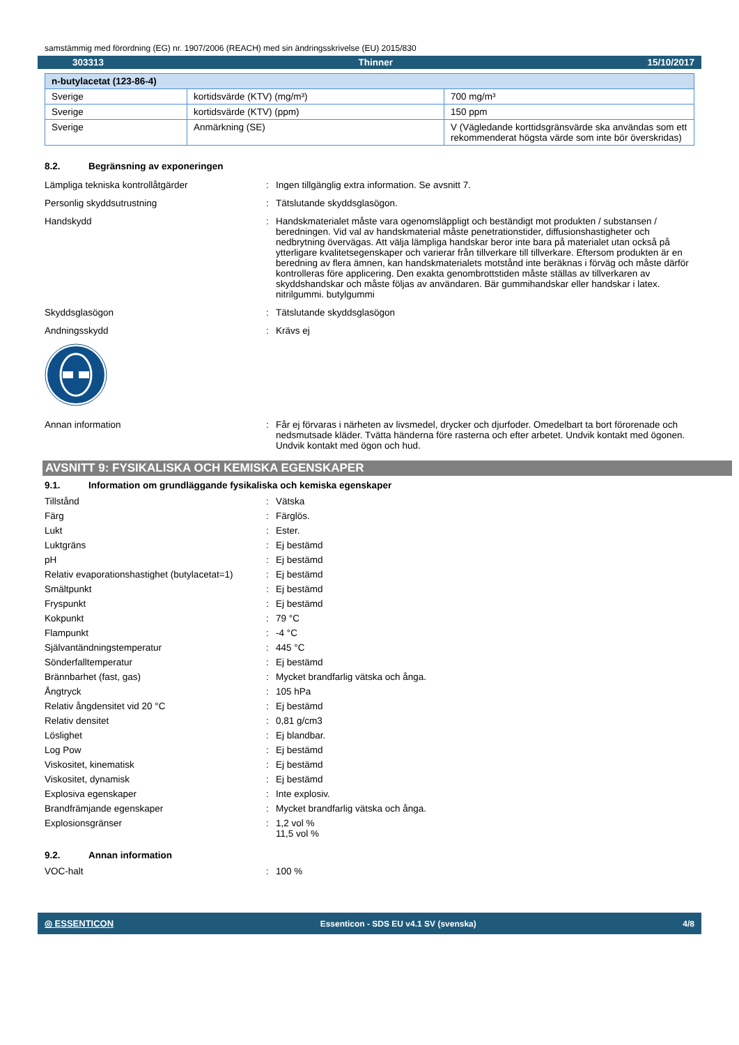samstämmig med förordning (EG) nr. 1907/2006 (REACH) med sin ändringsskrivelse (EU) 2015/830
303313 Thinner 15/10/2017
| n-butylacetat (123-86-4) | | |
| --- | --- | --- |
| Sverige | kortidsvärde (KTV) (mg/m³) | 700 mg/m³ |
| Sverige | kortidsvärde (KTV) (ppm) | 150 ppm |
| Sverige | Anmärkning (SE) | V (Vägledande korttidsgränsvärde ska användas som ett rekommenderat högsta värde som inte bör överskridas) |
8.2. Begränsning av exponeringen
Lämpliga tekniska kontrollåtgärder : Ingen tillgänglig extra information. Se avsnitt 7.
Personlig skyddsutrustning : Tätslutande skyddsglasögon.
Handskydd : Handskmaterialet måste vara ogenomsläppligt och beständigt mot produkten / substansen / beredningen. Vid val av handskmaterial måste penetrationstider, diffusionshastigheter och nedbrytning övervägas. Att välja lämpliga handskar beror inte bara på materialet utan också på ytterligare kvalitetsegenskaper och varierar från tillverkare till tillverkare. Eftersom produkten är en beredning av flera ämnen, kan handskmaterialets motstånd inte beräknas i förväg och måste därför kontrolleras före applicering. Den exakta genombrottstiden måste ställas av tillverkaren av skyddshandskar och måste följas av användaren. Bär gummihandskar eller handskar i latex. nitrilgummi. butylgummi
Skyddsglasögon : Tätslutande skyddsglasögon
Andningsskydd : Krävs ej
Annan information : Får ej förvaras i närheten av livsmedel, drycker och djurfoder. Omedelbart ta bort förorenade och nedsmutsade kläder. Tvätta händerna före rasterna och efter arbetet. Undvik kontakt med ögonen. Undvik kontakt med ögon och hud.
AVSNITT 9: FYSIKALISKA OCH KEMISKA EGENSKAPER
9.1. Information om grundläggande fysikaliska och kemiska egenskaper
Tillstånd : Vätska
Färg : Färglös.
Lukt : Ester.
Luktgräns : Ej bestämd
pH : Ej bestämd
Relativ evaporationshastighet (butylacetat=1)
: Ej bestämd
Smältpunkt : Ej bestämd
Fryspunkt : Ej bestämd
Kokpunkt : 79 °C
Flampunkt : -4 °C
Självantändningstemperatur : 445 °C
Sönderfalltemperatur : Ej bestämd
Brännbarhet (fast, gas) : Mycket brandfarlig vätska och ånga.
Ångtryck : 105 hPa
Relativ ångdensitet vid 20 °C : Ej bestämd
Relativ densitet : 0,81 g/cm3
Löslighet : Ej blandbar.
Log Pow : Ej bestämd
Viskositet, kinematisk : Ej bestämd
Viskositet, dynamisk : Ej bestämd
Explosiva egenskaper : Inte explosiv.
Brandfrämjande egenskaper : Mycket brandfarlig vätska och ånga.
Explosionsgränser : 1,2 vol %
11,5 vol %
9.2. Annan information
VOC-halt : 100 %
◎ ESSENTICON Essenticon - SDS EU v4.1 SV (svenska) 4/8